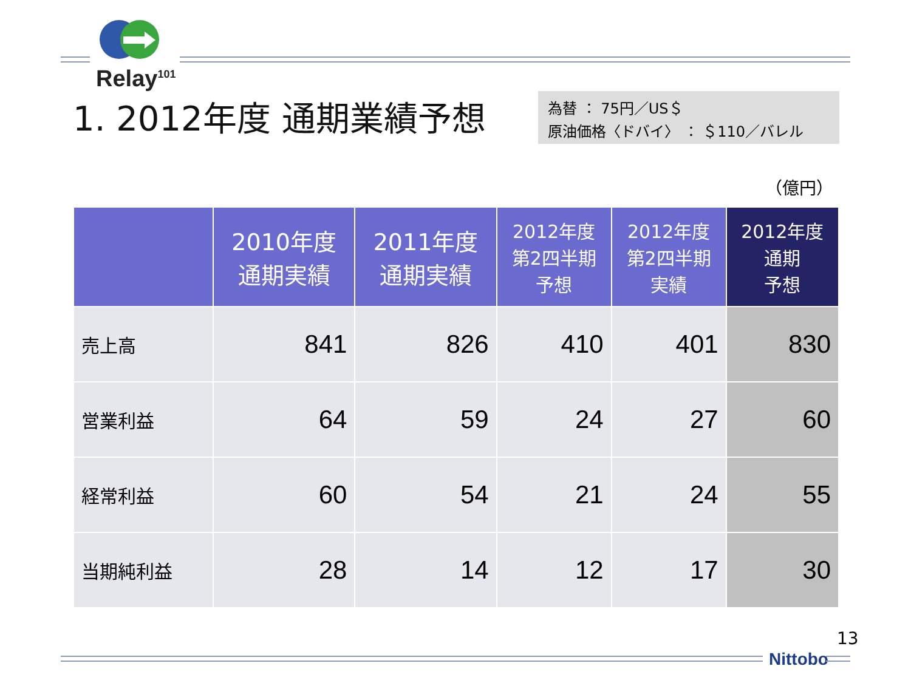Relay<sup>101</sup>
1. 2012年度 通期業績予想
為替 ： 75円／US＄
原油価格〈ドバイ〉 ： ＄110／バレル
（億円）
| | 2010年度 通期実績 | 2011年度 通期実績 | 2012年度 第2四半期 予想 | 2012年度 第2四半期 実績 | 2012年度 通期 予想 |
| --- | --- | --- | --- | --- | --- |
| 売上高 | 841 | 826 | 410 | 401 | 830 |
| 営業利益 | 64 | 59 | 24 | 27 | 60 |
| 経常利益 | 60 | 54 | 21 | 24 | 55 |
| 当期純利益 | 28 | 14 | 12 | 17 | 30 |
13
Nittobo